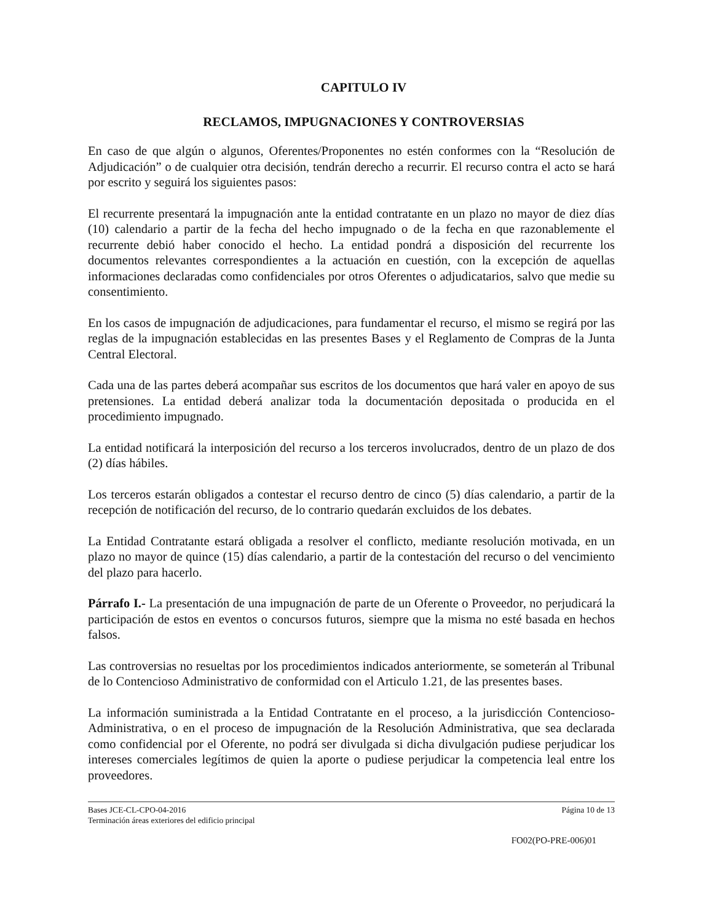CAPITULO IV
RECLAMOS, IMPUGNACIONES Y CONTROVERSIAS
En caso de que algún o algunos, Oferentes/Proponentes no estén conformes con la “Resolución de Adjudicación” o de cualquier otra decisión, tendrán derecho a recurrir. El recurso contra el acto se hará por escrito y seguirá los siguientes pasos:
El recurrente presentará la impugnación ante la entidad contratante en un plazo no mayor de diez días (10) calendario a partir de la fecha del hecho impugnado o de la fecha en que razonablemente el recurrente debió haber conocido el hecho. La entidad pondrá a disposición del recurrente los documentos relevantes correspondientes a la actuación en cuestión, con la excepción de aquellas informaciones declaradas como confidenciales por otros Oferentes o adjudicatarios, salvo que medie su consentimiento.
En los casos de impugnación de adjudicaciones, para fundamentar el recurso, el mismo se regirá por las reglas de la impugnación establecidas en las presentes Bases y el Reglamento de Compras de la Junta Central Electoral.
Cada una de las partes deberá acompañar sus escritos de los documentos que hará valer en apoyo de sus pretensiones. La entidad deberá analizar toda la documentación depositada o producida en el procedimiento impugnado.
La entidad notificará la interposición del recurso a los terceros involucrados, dentro de un plazo de dos (2) días hábiles.
Los terceros estarán obligados a contestar el recurso dentro de cinco (5) días calendario, a partir de la recepción de notificación del recurso, de lo contrario quedarán excluidos de los debates.
La Entidad Contratante estará obligada a resolver el conflicto, mediante resolución motivada, en un plazo no mayor de quince (15) días calendario, a partir de la contestación del recurso o del vencimiento del plazo para hacerlo.
Párrafo I.- La presentación de una impugnación de parte de un Oferente o Proveedor, no perjudicará la participación de estos en eventos o concursos futuros, siempre que la misma no esté basada en hechos falsos.
Las controversias no resueltas por los procedimientos indicados anteriormente, se someterán al Tribunal de lo Contencioso Administrativo de conformidad con el Articulo 1.21, de las presentes bases.
La información suministrada a la Entidad Contratante en el proceso, a la jurisdicción Contencioso-Administrativa, o en el proceso de impugnación de la Resolución Administrativa, que sea declarada como confidencial por el Oferente, no podrá ser divulgada si dicha divulgación pudiese perjudicar los intereses comerciales legítimos de quien la aporte o pudiese perjudicar la competencia leal entre los proveedores.
Bases JCE-CL-CPO-04-2016
Terminación áreas exteriores del edificio principal
Página 10 de 13
FO02(PO-PRE-006)01